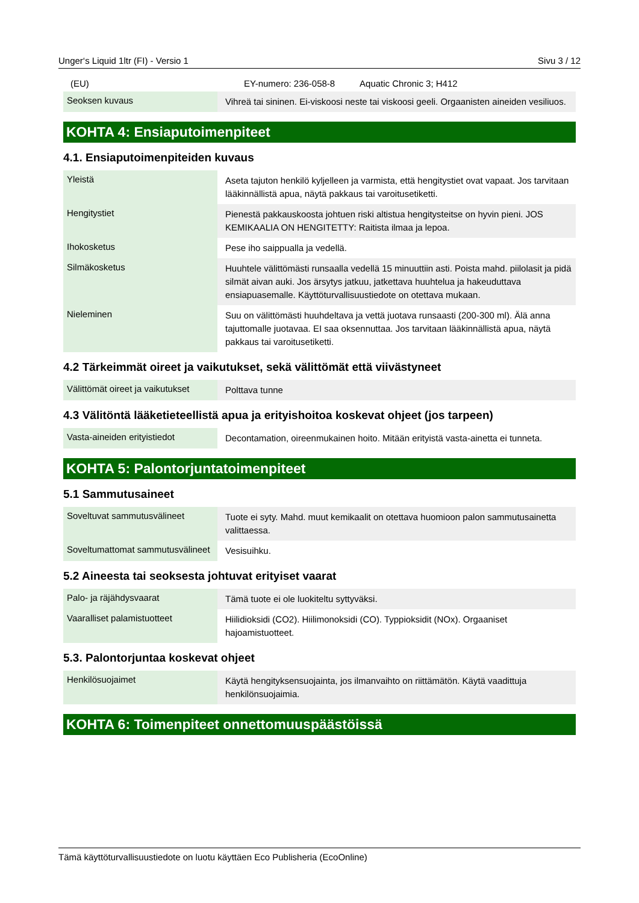Unger‘s Liquid 1ltr (FI) - Versio 1 Sivu 3 / 12
| (EU) | | EY-numero: 236-058-8 Aquatic Chronic 3; H412 |
| Seoksen kuvaus | Vihreä tai sininen. Ei-viskoosi neste tai viskoosi geeli. Orgaanisten aineiden vesiliuos. |
KOHTA 4: Ensiaputoimenpiteet
4.1. Ensiaputoimenpiteiden kuvaus
| Yleistä | Aseta tajuton henkilö kyljelleen ja varmista, että hengitystiet ovat vapaat. Jos tarvitaan lääkinnällistä apua, näytä pakkaus tai varoitusetiketti. |
| Hengitystiet | Pienestä pakkauskoosta johtuen riski altistua hengitysteitse on hyvin pieni. JOS KEMIKAALIA ON HENGITETTY: Raitista ilmaa ja lepoa. |
| Ihokosketus | Pese iho saippualla ja vedellä. |
| Silmäkosketus | Huuhtele välittömästi runsaalla vedellä 15 minuuttiin asti. Poista mahd. piilolasit ja pidä silmät aivan auki. Jos ärsytys jatkuu, jatkettava huuhtelua ja hakeuduttava ensiapuasemalle. Käyttöturvallisuustiedote on otettava mukaan. |
| Nieleminen | Suu on välittömästi huuhdeltava ja vettä juotava runsaasti (200-300 ml). Älä anna tajuttomalle juotavaa. EI saa oksennuttaa. Jos tarvitaan lääkinnällistä apua, näytä pakkaus tai varoitusetiketti. |
4.2 Tärkeimmät oireet ja vaikutukset, sekä välittömät että viivästyneet
| Välittömät oireet ja vaikutukset | Polttava tunne |
4.3 Välitöntä lääketieteellistä apua ja erityishoitoa koskevat ohjeet (jos tarpeen)
| Vasta-aineiden erityistiedot | Decontamation, oireenmukainen hoito. Mitään erityistä vasta-ainetta ei tunneta. |
KOHTA 5: Palontorjuntatoimenpiteet
5.1 Sammutusaineet
| Soveltuvat sammutusvälineet | Tuote ei syty. Mahd. muut kemikaalit on otettava huomioon palon sammutusainetta valittaessa. |
| Soveltumattomat sammutusvälineet | Vesisuihku. |
5.2 Aineesta tai seoksesta johtuvat erityiset vaarat
| Palo- ja räjähdysvaarat | Tämä tuote ei ole luokiteltu syttyväksi. |
| Vaaralliset palamistuotteet | Hiilidioksidi (CO2). Hiilimonoksidi (CO). Typpioksidit (NOx). Orgaaniset hajoamistuotteet. |
5.3. Palontorjuntaa koskevat ohjeet
| Henkilösuojaimet | Käytä hengityksensuojainta, jos ilmanvaihto on riittämätön. Käytä vaadittuja henkilönsuojaimia. |
KOHTA 6: Toimenpiteet onnettomuuspäästöissä
Tämä käyttöturvallisuustiedote on luotu käyttäen Eco Publisheria (EcoOnline)